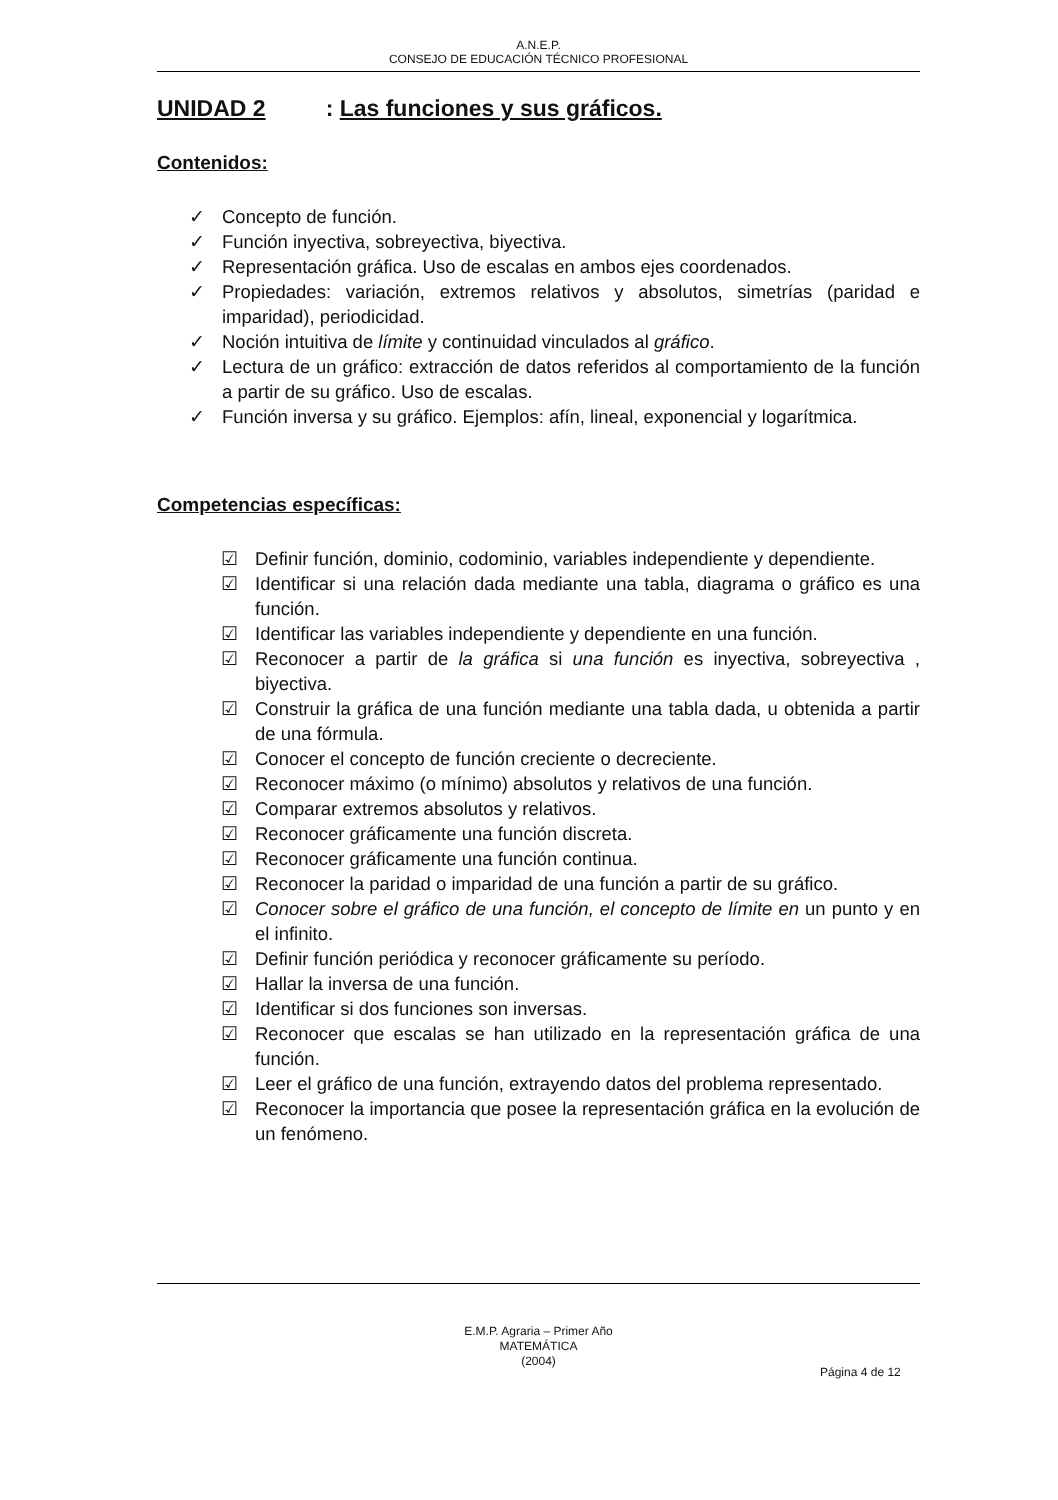A.N.E.P.
CONSEJO DE EDUCACIÓN TÉCNICO PROFESIONAL
UNIDAD 2: Las funciones y sus gráficos.
Contenidos:
✓ Concepto de función.
✓ Función inyectiva, sobreyectiva, biyectiva.
✓ Representación gráfica. Uso de escalas en ambos ejes coordenados.
✓ Propiedades: variación, extremos relativos y absolutos, simetrías (paridad e imparidad), periodicidad.
✓ Noción intuitiva de límite y continuidad vinculados al gráfico.
✓ Lectura de un gráfico: extracción de datos referidos al comportamiento de la función a partir de su gráfico. Uso de escalas.
✓ Función inversa y su gráfico. Ejemplos: afín, lineal, exponencial y logarítmica.
Competencias específicas:
☑ Definir función, dominio, codominio, variables independiente y dependiente.
☑ Identificar si una relación dada mediante una tabla, diagrama o gráfico es una función.
☑ Identificar las variables independiente y dependiente en una función.
☑ Reconocer a partir de la gráfica si una función es inyectiva, sobreyectiva , biyectiva.
☑ Construir la gráfica de una función mediante una tabla dada, u obtenida a partir de una fórmula.
☑ Conocer el concepto de función creciente o decreciente.
☑ Reconocer máximo (o mínimo) absolutos y relativos de una función.
☑ Comparar extremos absolutos y relativos.
☑ Reconocer gráficamente una función discreta.
☑ Reconocer gráficamente una función continua.
☑ Reconocer la paridad o imparidad de una función a partir de su gráfico.
☑ Conocer sobre el gráfico de una función, el concepto de límite en un punto y en el infinito.
☑ Definir función periódica y reconocer gráficamente su período.
☑ Hallar la inversa de una función.
☑ Identificar si dos funciones son inversas.
☑ Reconocer que escalas se han utilizado en la representación gráfica de una función.
☑ Leer el gráfico de una función, extrayendo datos del problema representado.
☑ Reconocer la importancia que posee la representación gráfica en la evolución de un fenómeno.
E.M.P. Agraria – Primer Año
MATEMÁTICA
(2004)
Página 4 de 12